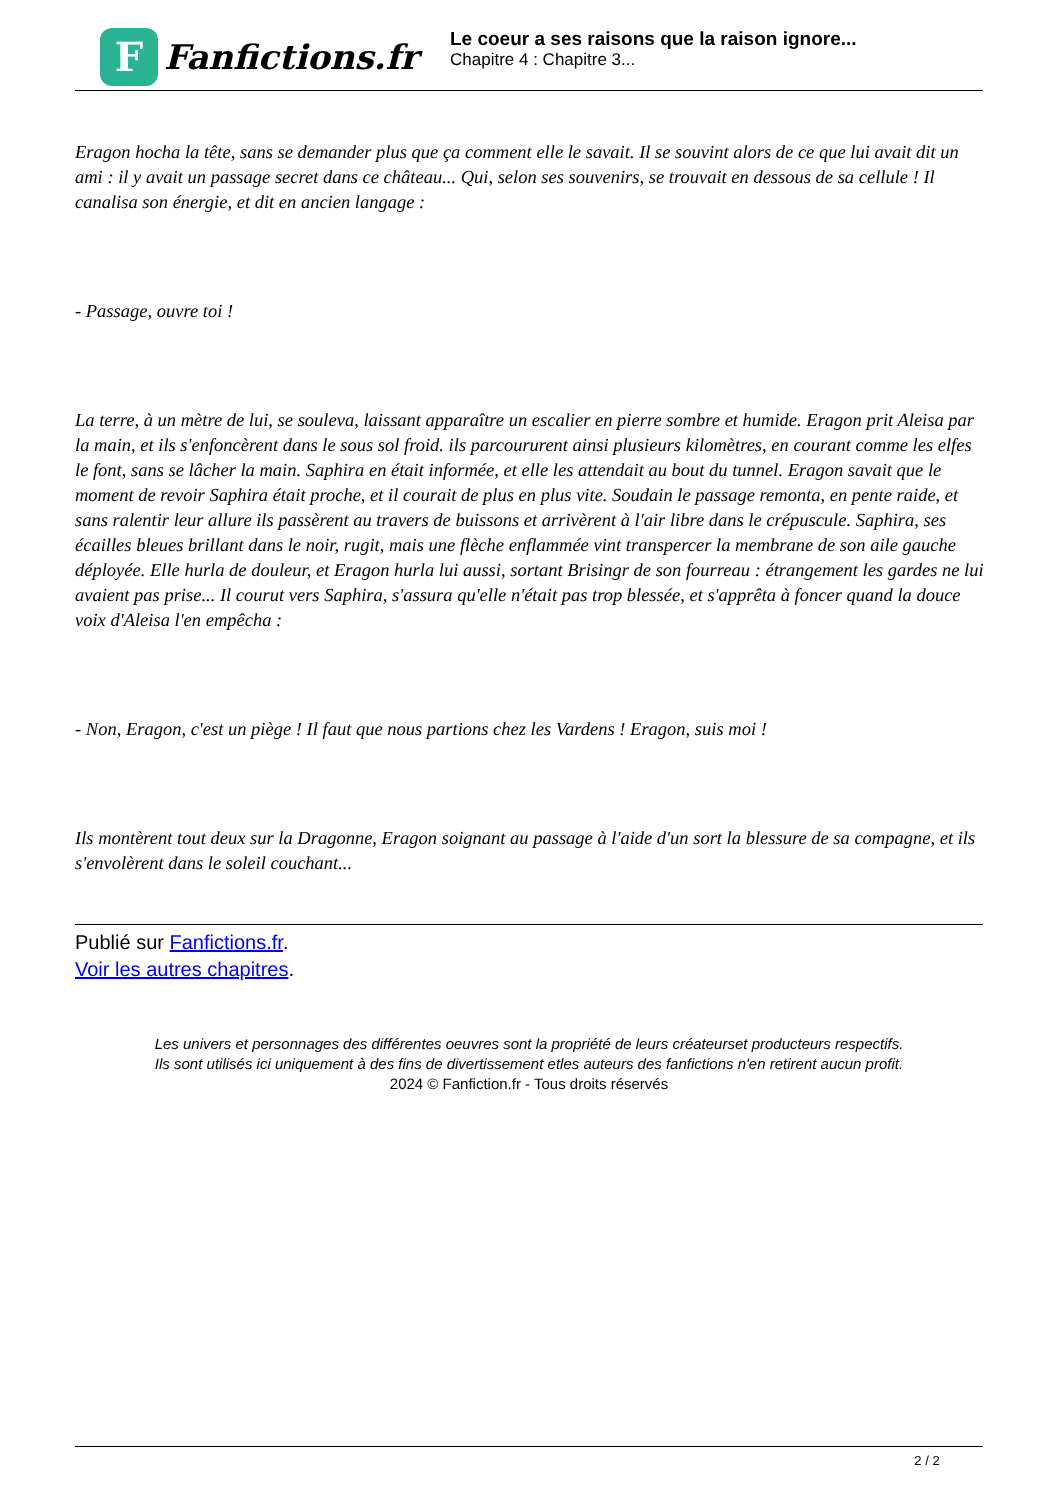F
Fanfictions.fr
Le coeur a ses raisons que la raison ignore...
Chapitre 4 : Chapitre 3...
Eragon hocha la tête, sans se demander plus que ça comment elle le savait. Il se souvint alors de ce que lui avait dit un ami : il y avait un passage secret dans ce château... Qui, selon ses souvenirs, se trouvait en dessous de sa cellule ! Il canalisa son énergie, et dit en ancien langage :
- Passage, ouvre toi !
La terre, à un mètre de lui, se souleva, laissant apparaître un escalier en pierre sombre et humide. Eragon prit Aleisa par la main, et ils s'enfoncèrent dans le sous sol froid. ils parcoururent ainsi plusieurs kilomètres, en courant comme les elfes le font, sans se lâcher la main. Saphira en était informée, et elle les attendait au bout du tunnel. Eragon savait que le moment de revoir Saphira était proche, et il courait de plus en plus vite. Soudain le passage remonta, en pente raide, et sans ralentir leur allure ils passèrent au travers de buissons et arrivèrent à l'air libre dans le crépuscule. Saphira, ses écailles bleues brillant dans le noir, rugit, mais une flèche enflammée vint transpercer la membrane de son aile gauche déployée. Elle hurla de douleur, et Eragon hurla lui aussi, sortant Brisingr de son fourreau : étrangement les gardes ne lui avaient pas prise... Il courut vers Saphira, s'assura qu'elle n'était pas trop blessée, et s'apprêta à foncer quand la douce voix d'Aleisa l'en empêcha :
- Non, Eragon, c'est un piège ! Il faut que nous partions chez les Vardens ! Eragon, suis moi !
Ils montèrent tout deux sur la Dragonne, Eragon soignant au passage à l'aide d'un sort la blessure de sa compagne, et ils s'envolèrent dans le soleil couchant...
Publié sur Fanfictions.fr.
Voir les autres chapitres.
Les univers et personnages des différentes oeuvres sont la propriété de leurs créateurset producteurs respectifs.
Ils sont utilisés ici uniquement à des fins de divertissement etles auteurs des fanfictions n'en retirent aucun profit.
2024 © Fanfiction.fr - Tous droits réservés
2 / 2